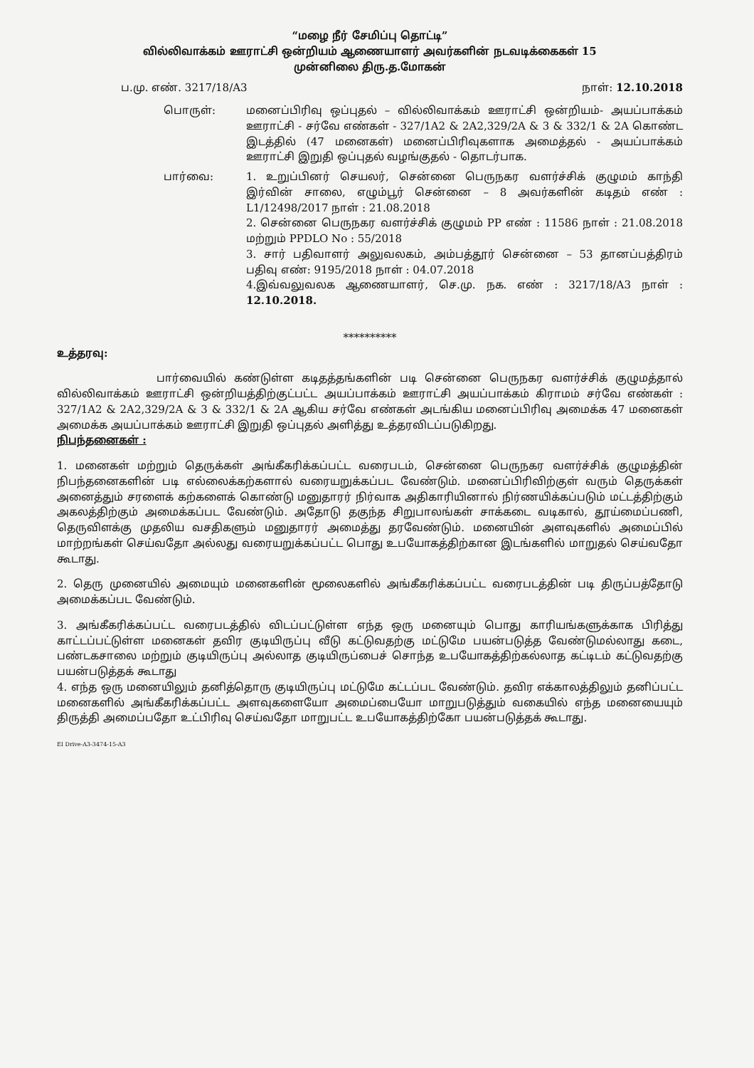“மழை நீர் சேமிப்பு தொட்டி”
வில்லிவாக்கம் ஊராட்சி ஒன்றியம் ஆணையாளர் அவர்களின் நடவடிக்கைகள் 15
முன்னிலை திரு.த.மோகன்
ப.மு. எண். 3217/18/A3 நாள்: 12.10.2018
பொருள்:
மனைப்பிரிவு ஒப்புதல் – வில்லிவாக்கம் ஊராட்சி ஒன்றியம்- அயப்பாக்கம் ஊராட்சி - சர்வே எண்கள் - 327/1A2 & 2A2,329/2A & 3 & 332/1 & 2A கொண்ட இடத்தில் (47 மனைகள்) மனைப்பிரிவுகளாக அமைத்தல் - அயப்பாக்கம் ஊராட்சி இறுதி ஒப்புதல் வழங்குதல் - தொடர்பாக.
பார்வை:
1. உறுப்பினர் செயலர், சென்னை பெருநகர வளர்ச்சிக் குழுமம் காந்தி இர்வின் சாலை, எழும்பூர் சென்னை – 8 அவர்களின் கடிதம் எண் : L1/12498/2017 நாள் : 21.08.2018
2. சென்னை பெருநகர வளர்ச்சிக் குழுமம் PP எண் : 11586 நாள் : 21.08.2018 மற்றும் PPDLO No : 55/2018
3. சார் பதிவாளர் அலுவலகம், அம்பத்தூர் சென்னை – 53 தானப்பத்திரம் பதிவு எண்: 9195/2018 நாள் : 04.07.2018
4.இவ்வலுவலக ஆணையாளர், செ.மு. நக. எண் : 3217/18/A3 நாள் : 12.10.2018.
**********
உத்தரவு:
பார்வையில் கண்டுள்ள கடிதத்தங்களின் படி சென்னை பெருநகர வளர்ச்சிக் குழுமத்தால் வில்லிவாக்கம் ஊராட்சி ஒன்றியத்திற்குட்பட்ட அயப்பாக்கம் ஊராட்சி அயப்பாக்கம் கிராமம் சர்வே எண்கள் : 327/1A2 & 2A2,329/2A & 3 & 332/1 & 2A ஆகிய சர்வே எண்கள் அடங்கிய மனைப்பிரிவு அமைக்க 47 மனைகள் அமைக்க அயப்பாக்கம் ஊராட்சி இறுதி ஒப்புதல் அளித்து உத்தரவிடப்படுகிறது.
நிபந்தனைகள் :
1. மனைகள் மற்றும் தெருக்கள் அங்கீகரிக்கப்பட்ட வரைபடம், சென்னை பெருநகர வளர்ச்சிக் குழுமத்தின் நிபந்தனைகளின் படி எல்லைக்கற்களால் வரையறுக்கப்பட வேண்டும். மனைப்பிரிவிற்குள் வரும் தெருக்கள் அனைத்தும் சரளைக் கற்களைக் கொண்டு மனுதாரர் நிர்வாக அதிகாரியினால் நிர்ணயிக்கப்படும் மட்டத்திற்கும் அகலத்திற்கும் அமைக்கப்பட வேண்டும். அதோடு தகுந்த சிறுபாலங்கள் சாக்கடை வடிகால், தூய்மைப்பணி, தெருவிளக்கு முதலிய வசதிகளும் மனுதாரர் அமைத்து தரவேண்டும். மனையின் அளவுகளில் அமைப்பில் மாற்றங்கள் செய்வதோ அல்லது வரையறுக்கப்பட்ட பொது உபயோகத்திற்கான இடங்களில் மாறுதல் செய்வதோ கூடாது.
2. தெரு முனையில் அமையும் மனைகளின் மூலைகளில் அங்கீகரிக்கப்பட்ட வரைபடத்தின் படி திருப்பத்தோடு அமைக்கப்பட வேண்டும்.
3. அங்கீகரிக்கப்பட்ட வரைபடத்தில் விடப்பட்டுள்ள எந்த ஒரு மனையும் பொது காரியங்களுக்காக பிரித்து காட்டப்பட்டுள்ள மனைகள் தவிர குடியிருப்பு வீடு கட்டுவதற்கு மட்டுமே பயன்படுத்த வேண்டுமல்லாது கடை, பண்டகசாலை மற்றும் குடியிருப்பு அல்லாத குடியிருப்பைச் சொந்த உபயோகத்திற்கல்லாத கட்டிடம் கட்டுவதற்கு பயன்படுத்தக் கூடாது
4. எந்த ஒரு மனையிலும் தனித்தொரு குடியிருப்பு மட்டுமே கட்டப்பட வேண்டும். தவிர எக்காலத்திலும் தனிப்பட்ட மனைகளில் அங்கீகரிக்கப்பட்ட அளவுகளையோ அமைப்பையோ மாறுபடுத்தும் வகையில் எந்த மனையையும் திருத்தி அமைப்பதோ உட்பிரிவு செய்வதோ மாறுபட்ட உபயோகத்திற்கோ பயன்படுத்தக் கூடாது.
EI Drive-A3-3474-15-A3